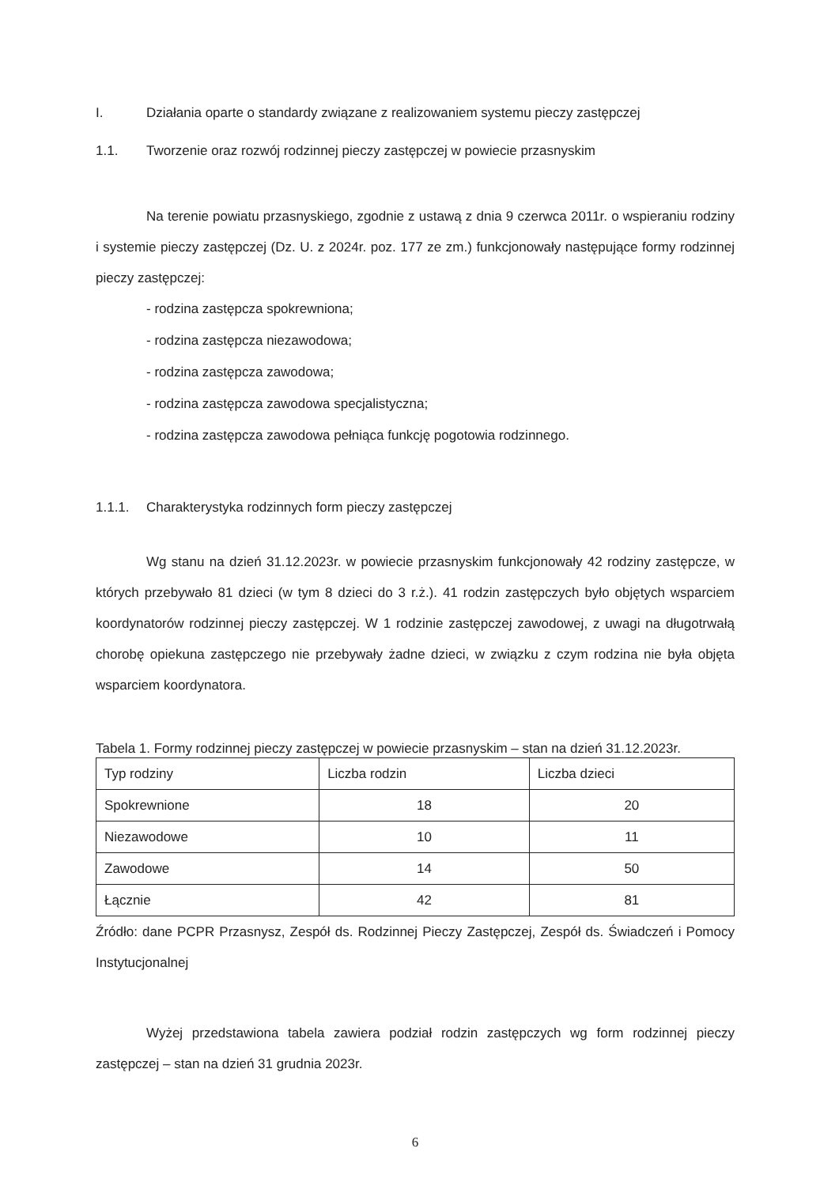I. Działania oparte o standardy związane z realizowaniem systemu pieczy zastępczej
1.1. Tworzenie oraz rozwój rodzinnej pieczy zastępczej w powiecie przasnyskim
Na terenie powiatu przasnyskiego, zgodnie z ustawą z dnia 9 czerwca 2011r. o wspieraniu rodziny i systemie pieczy zastępczej (Dz. U. z 2024r. poz. 177 ze zm.) funkcjonowały następujące formy rodzinnej pieczy zastępczej:
- rodzina zastępcza spokrewniona;
- rodzina zastępcza niezawodowa;
- rodzina zastępcza zawodowa;
- rodzina zastępcza zawodowa specjalistyczna;
- rodzina zastępcza zawodowa pełniąca funkcję pogotowia rodzinnego.
1.1.1. Charakterystyka rodzinnych form pieczy zastępczej
Wg stanu na dzień 31.12.2023r. w powiecie przasnyskim funkcjonowały 42 rodziny zastępcze, w których przebywało 81 dzieci (w tym 8 dzieci do 3 r.ż.). 41 rodzin zastępczych było objętych wsparciem koordynatorów rodzinnej pieczy zastępczej. W 1 rodzinie zastępczej zawodowej, z uwagi na długotrwałą chorobę opiekuna zastępczego nie przebywały żadne dzieci, w związku z czym rodzina nie była objęta wsparciem koordynatora.
Tabela 1. Formy rodzinnej pieczy zastępczej w powiecie przasnyskim – stan na dzień 31.12.2023r.
| Typ rodziny | Liczba rodzin | Liczba dzieci |
| --- | --- | --- |
| Spokrewnione | 18 | 20 |
| Niezawodowe | 10 | 11 |
| Zawodowe | 14 | 50 |
| Łącznie | 42 | 81 |
Źródło: dane PCPR Przasnysz, Zespół ds. Rodzinnej Pieczy Zastępczej, Zespół ds. Świadczeń i Pomocy Instytucjonalnej
Wyżej przedstawiona tabela zawiera podział rodzin zastępczych wg form rodzinnej pieczy zastępczej – stan na dzień 31 grudnia 2023r.
6